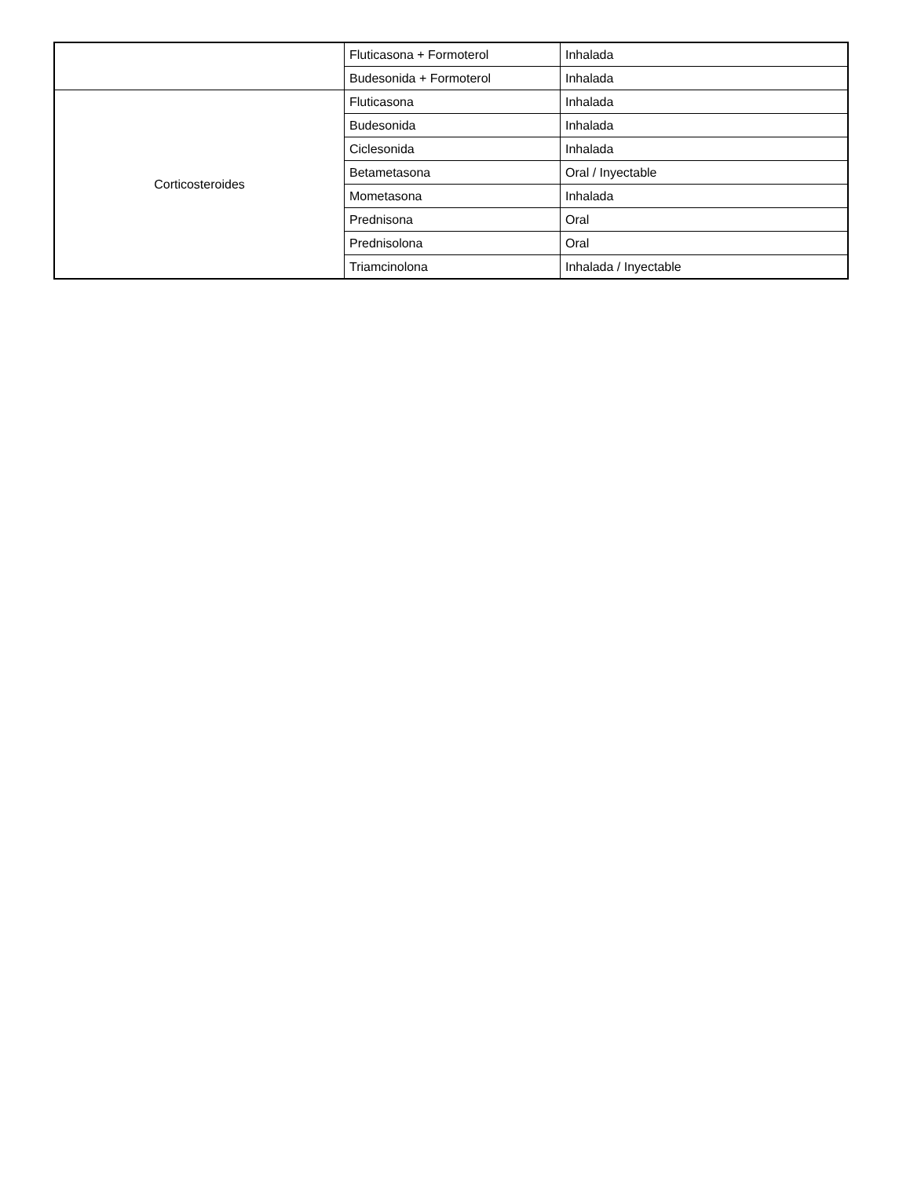| | Fluticasona + Formoterol | Inhalada |
| | Budesonida + Formoterol | Inhalada |
| Corticosteroides | Fluticasona | Inhalada |
| | Budesonida | Inhalada |
| | Ciclesonida | Inhalada |
| | Betametasona | Oral / Inyectable |
| | Mometasona | Inhalada |
| | Prednisona | Oral |
| | Prednisolona | Oral |
| | Triamcinolona | Inhalada / Inyectable |